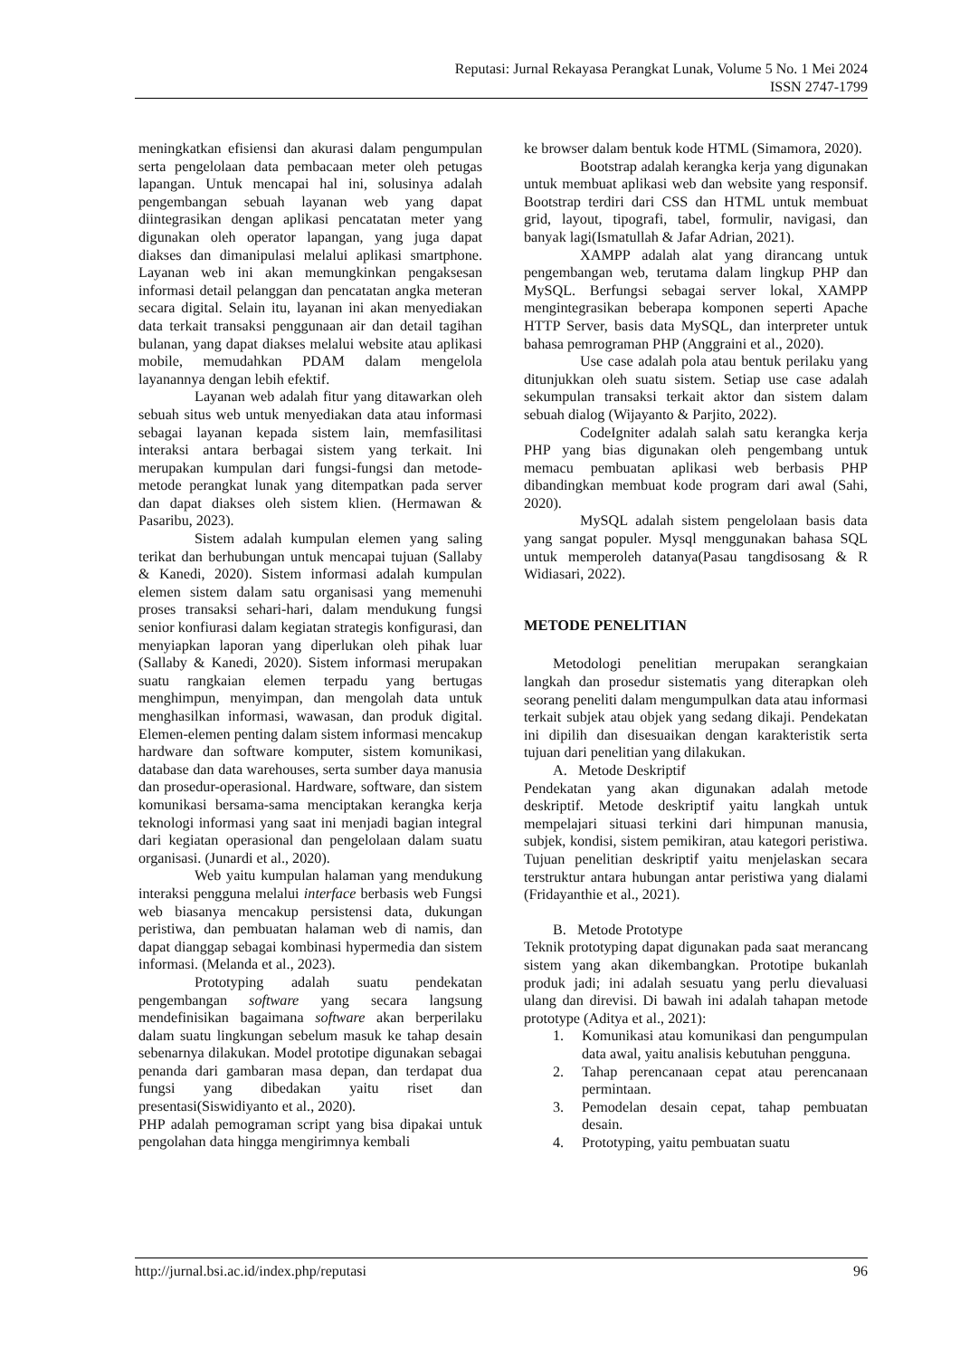Reputasi: Jurnal Rekayasa Perangkat Lunak, Volume 5 No. 1 Mei 2024
ISSN 2747-1799
meningkatkan efisiensi dan akurasi dalam pengumpulan serta pengelolaan data pembacaan meter oleh petugas lapangan. Untuk mencapai hal ini, solusinya adalah pengembangan sebuah layanan web yang dapat diintegrasikan dengan aplikasi pencatatan meter yang digunakan oleh operator lapangan, yang juga dapat diakses dan dimanipulasi melalui aplikasi smartphone. Layanan web ini akan memungkinkan pengaksesan informasi detail pelanggan dan pencatatan angka meteran secara digital. Selain itu, layanan ini akan menyediakan data terkait transaksi penggunaan air dan detail tagihan bulanan, yang dapat diakses melalui website atau aplikasi mobile, memudahkan PDAM dalam mengelola layanannya dengan lebih efektif.
Layanan web adalah fitur yang ditawarkan oleh sebuah situs web untuk menyediakan data atau informasi sebagai layanan kepada sistem lain, memfasilitasi interaksi antara berbagai sistem yang terkait. Ini merupakan kumpulan dari fungsi-fungsi dan metode-metode perangkat lunak yang ditempatkan pada server dan dapat diakses oleh sistem klien. (Hermawan & Pasaribu, 2023).
Sistem adalah kumpulan elemen yang saling terikat dan berhubungan untuk mencapai tujuan (Sallaby & Kanedi, 2020). Sistem informasi adalah kumpulan elemen sistem dalam satu organisasi yang memenuhi proses transaksi sehari-hari, dalam mendukung fungsi senior konfiurasi dalam kegiatan strategis konfigurasi, dan menyiapkan laporan yang diperlukan oleh pihak luar (Sallaby & Kanedi, 2020). Sistem informasi merupakan suatu rangkaian elemen terpadu yang bertugas menghimpun, menyimpan, dan mengolah data untuk menghasilkan informasi, wawasan, dan produk digital. Elemen-elemen penting dalam sistem informasi mencakup hardware dan software komputer, sistem komunikasi, database dan data warehouses, serta sumber daya manusia dan prosedur-operasional. Hardware, software, dan sistem komunikasi bersama-sama menciptakan kerangka kerja teknologi informasi yang saat ini menjadi bagian integral dari kegiatan operasional dan pengelolaan dalam suatu organisasi. (Junardi et al., 2020).
Web yaitu kumpulan halaman yang mendukung interaksi pengguna melalui interface berbasis web Fungsi web biasanya mencakup persistensi data, dukungan peristiwa, dan pembuatan halaman web di namis, dan dapat dianggap sebagai kombinasi hypermedia dan sistem informasi. (Melanda et al., 2023).
Prototyping adalah suatu pendekatan pengembangan software yang secara langsung mendefinisikan bagaimana software akan berperilaku dalam suatu lingkungan sebelum masuk ke tahap desain sebenarnya dilakukan. Model prototipe digunakan sebagai penanda dari gambaran masa depan, dan terdapat dua fungsi yang dibedakan yaitu riset dan presentasi(Siswidiyanto et al., 2020).
PHP adalah pemograman script yang bisa dipakai untuk pengolahan data hingga mengirimnya kembali
ke browser dalam bentuk kode HTML (Simamora, 2020).
Bootstrap adalah kerangka kerja yang digunakan untuk membuat aplikasi web dan website yang responsif. Bootstrap terdiri dari CSS dan HTML untuk membuat grid, layout, tipografi, tabel, formulir, navigasi, dan banyak lagi(Ismatullah & Jafar Adrian, 2021).
XAMPP adalah alat yang dirancang untuk pengembangan web, terutama dalam lingkup PHP dan MySQL. Berfungsi sebagai server lokal, XAMPP mengintegrasikan beberapa komponen seperti Apache HTTP Server, basis data MySQL, dan interpreter untuk bahasa pemrograman PHP (Anggraini et al., 2020).
Use case adalah pola atau bentuk perilaku yang ditunjukkan oleh suatu sistem. Setiap use case adalah sekumpulan transaksi terkait aktor dan sistem dalam sebuah dialog (Wijayanto & Parjito, 2022).
CodeIgniter adalah salah satu kerangka kerja PHP yang bias digunakan oleh pengembang untuk memacu pembuatan aplikasi web berbasis PHP dibandingkan membuat kode program dari awal (Sahi, 2020).
MySQL adalah sistem pengelolaan basis data yang sangat populer. Mysql menggunakan bahasa SQL untuk memperoleh datanya(Pasau tangdisosang & R Widiasari, 2022).
METODE PENELITIAN
Metodologi penelitian merupakan serangkaian langkah dan prosedur sistematis yang diterapkan oleh seorang peneliti dalam mengumpulkan data atau informasi terkait subjek atau objek yang sedang dikaji. Pendekatan ini dipilih dan disesuaikan dengan karakteristik serta tujuan dari penelitian yang dilakukan.
A. Metode Deskriptif
Pendekatan yang akan digunakan adalah metode deskriptif. Metode deskriptif yaitu langkah untuk mempelajari situasi terkini dari himpunan manusia, subjek, kondisi, sistem pemikiran, atau kategori peristiwa. Tujuan penelitian deskriptif yaitu menjelaskan secara terstruktur antara hubungan antar peristiwa yang dialami (Fridayanthie et al., 2021).
B. Metode Prototype
Teknik prototyping dapat digunakan pada saat merancang sistem yang akan dikembangkan. Prototipe bukanlah produk jadi; ini adalah sesuatu yang perlu dievaluasi ulang dan direvisi. Di bawah ini adalah tahapan metode prototype (Aditya et al., 2021):
1. Komunikasi atau komunikasi dan pengumpulan data awal, yaitu analisis kebutuhan pengguna.
2. Tahap perencanaan cepat atau perencanaan permintaan.
3. Pemodelan desain cepat, tahap pembuatan desain.
4. Prototyping, yaitu pembuatan suatu
http://jurnal.bsi.ac.id/index.php/reputasi 96